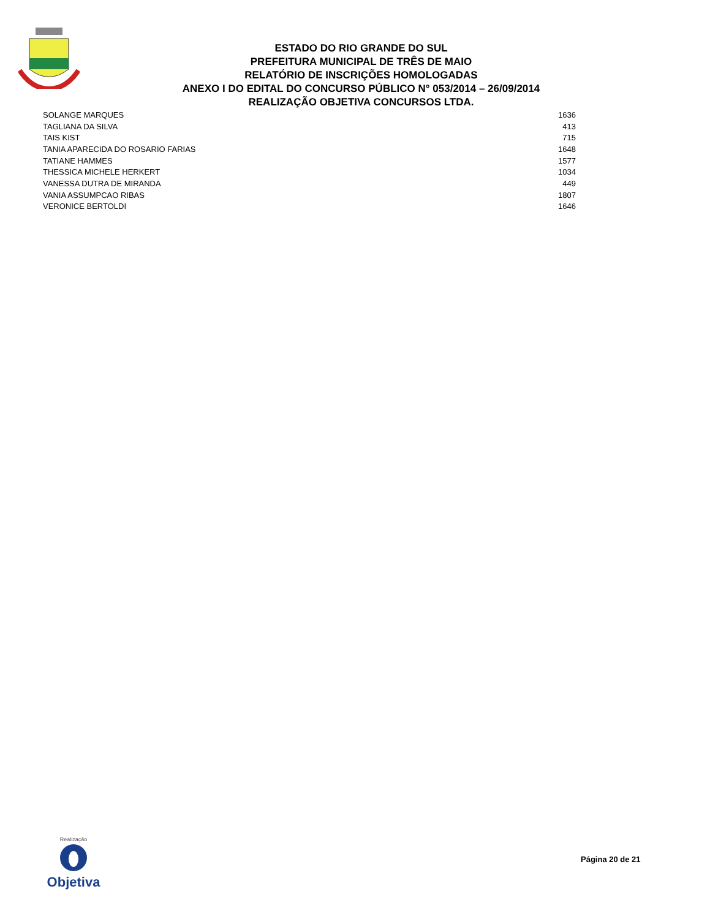ESTADO DO RIO GRANDE DO SUL
PREFEITURA MUNICIPAL DE TRÊS DE MAIO
RELATÓRIO DE INSCRIÇÕES HOMOLOGADAS
ANEXO I DO EDITAL DO CONCURSO PÚBLICO N° 053/2014 – 26/09/2014
REALIZAÇÃO OBJETIVA CONCURSOS LTDA.
| SOLANGE MARQUES | 1636 |
| TAGLIANA DA SILVA | 413 |
| TAIS KIST | 715 |
| TANIA APARECIDA DO ROSARIO FARIAS | 1648 |
| TATIANE HAMMES | 1577 |
| THESSICA MICHELE HERKERT | 1034 |
| VANESSA DUTRA DE MIRANDA | 449 |
| VANIA ASSUMPCAO RIBAS | 1807 |
| VERONICE BERTOLDI | 1646 |
Realização
Objetiva
Página 20 de 21